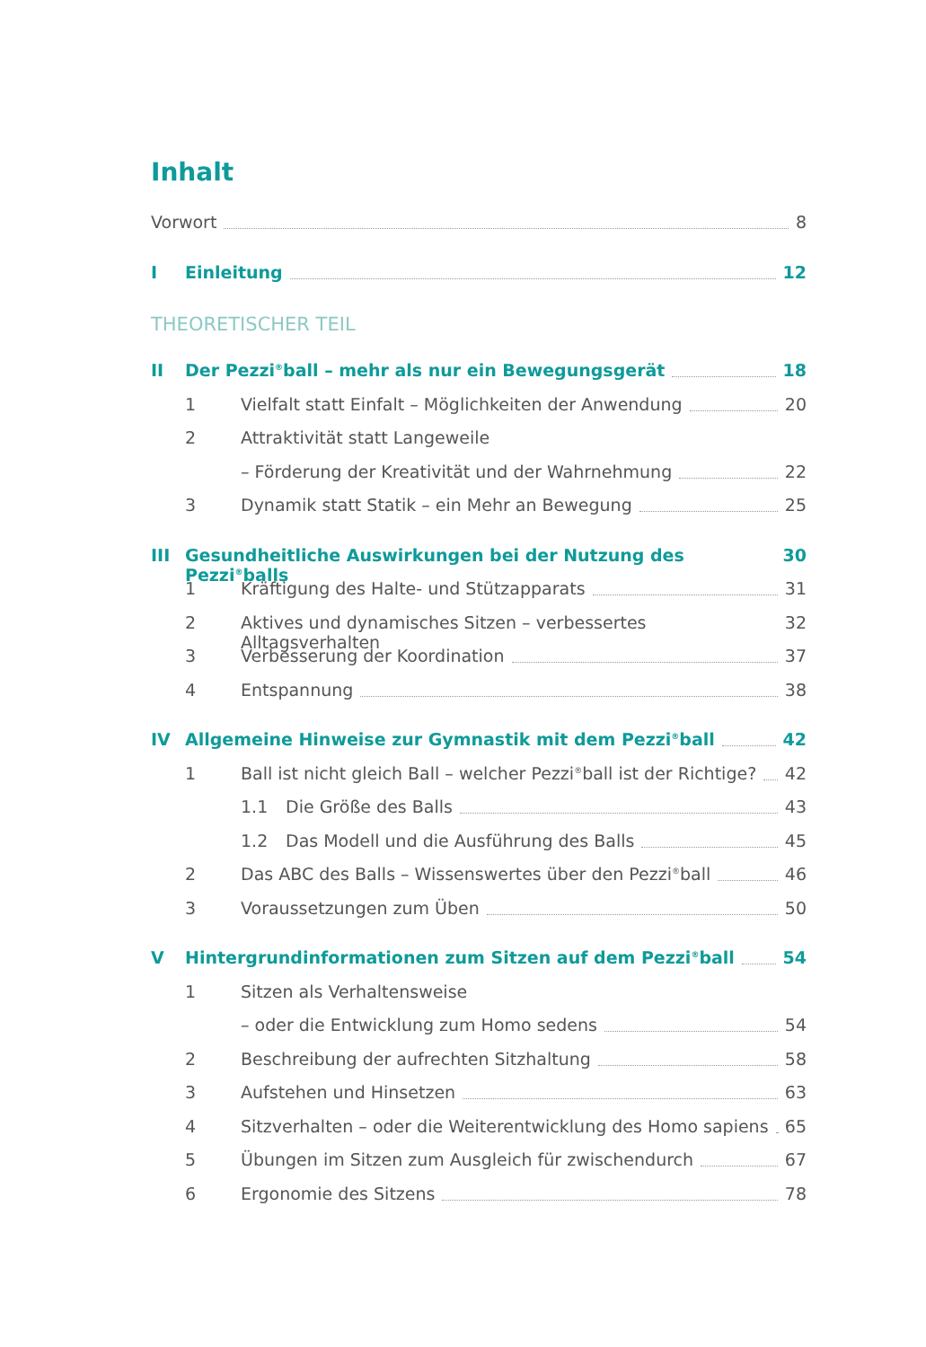Inhalt
Vorwort 8
I Einleitung 12
THEORETISCHER TEIL
II Der Pezzi<sup>®</sup>ball – mehr als nur ein Bewegungsgerät 18
1 Vielfalt statt Einfalt – Möglichkeiten der Anwendung 20
2 Attraktivität statt Langeweile
– Förderung der Kreativität und der Wahrnehmung 22
3 Dynamik statt Statik – ein Mehr an Bewegung 25
III Gesundheitliche Auswirkungen bei der Nutzung des Pezzi<sup>®</sup>balls 30
1 Kräftigung des Halte- und Stützapparats 31
2 Aktives und dynamisches Sitzen – verbessertes Alltagsverhalten 32
3 Verbesserung der Koordination 37
4 Entspannung 38
IV Allgemeine Hinweise zur Gymnastik mit dem Pezzi<sup>®</sup>ball 42
1 Ball ist nicht gleich Ball – welcher Pezzi<sup>®</sup>ball ist der Richtige? 42
1.1 Die Größe des Balls 43
1.2 Das Modell und die Ausführung des Balls 45
2 Das ABC des Balls – Wissenswertes über den Pezzi<sup>®</sup>ball 46
3 Voraussetzungen zum Üben 50
V Hintergrundinformationen zum Sitzen auf dem Pezzi<sup>®</sup>ball 54
1 Sitzen als Verhaltensweise
– oder die Entwicklung zum Homo sedens 54
2 Beschreibung der aufrechten Sitzhaltung 58
3 Aufstehen und Hinsetzen 63
4 Sitzverhalten – oder die Weiterentwicklung des Homo sapiens 65
5 Übungen im Sitzen zum Ausgleich für zwischendurch 67
6 Ergonomie des Sitzens 78